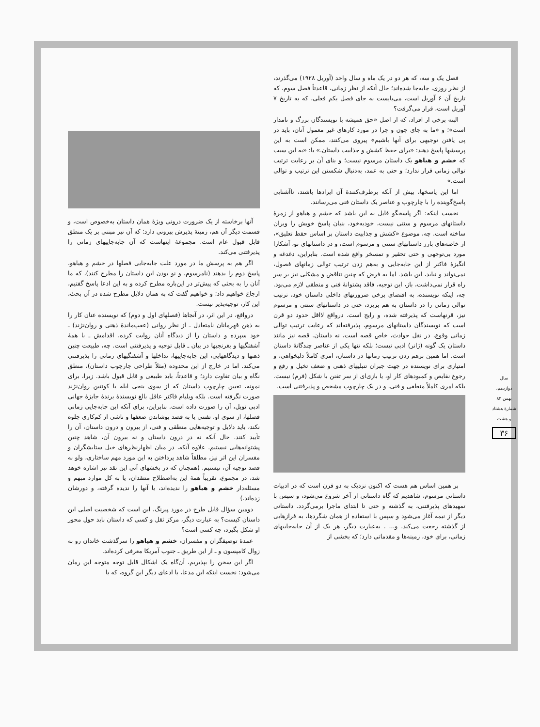فصل یک و سه، که هر دو در یک ماه و سال واحد (آوریل ۱۹۲۸) می‌گذرند، از نظر روزی، جابه‌جا شده‌اند؛ حال آنکه از نظر زمانی، قاعدتاً فصل سوم، که تاریخ آن ۶ آوریل است، می‌بایست به جای فصل یکم فعلی، که به تاریخ ۷ آوریل است، قرار می‌گرفت؟
البته برخی از افراد، که از اصل «حق همیشه با نویسندگان بزرگ و نامدار است»؛ و «ما به جای چون و چرا در مورد کارهای غیر معمول آنان، باید در پی یافتن توجیهی برای آنها باشیم» پیروی می‌کنند، ممکن است به این پرسشها پاسخ دهند: «برای حفظ کشش و جذابیت داستان.» یا: «به این سبب که خشم و هیاهو یک داستان مرسوم نیست؛ و بنای آن بر رعایت ترتیب توالی زمانی قرار ندارد؛ و حتی به عمد، به‌دنبال شکستن این ترتیب و توالی است.»
اما این پاسخها، بیش از آنکه برطرف‌کنندهٔ آن ایرادها باشند، ناآشنایی پاسخ‌گوینده را با چارچوب و عناصر یک داستان فنی می‌رسانند.
نخست اینکه: اگر پاسخگو قایل به این باشد که خشم و هیاهو از زمرهٔ داستانهای مرسوم و سنتی نیست، خودبه‌خود، بنیان پاسخ خویش را ویران ساخته است. چه، موضوع «کشش و جذابیت داستان بر اساس حفظ تعلیق»، از خاصه‌های بارز داستانهای سنتی و مرسوم است، و در داستانهای نو، آشکارا مورد بی‌توجهی و حتی تحقیر و تمسخر واقع شده است. بنابراین، دغدغه و انگیزهٔ فاکنر از این جابه‌جایی و به‌هم زدن ترتیب توالی زمانهای فصول، نمی‌تواند و نباید، این باشد. اما به فرض که چنین تناقض و مشکلی نیز بر سر راه قرار نمی‌داشت، باز، این توجیه، فاقد پشتوانهٔ فنی و منطقی لازم می‌بود. چه، اینکه نویسنده، به اقتضای برخی ضرورتهای داخلی داستان خود، ترتیب توالی زمانی را در داستان به هم بریزد، حتی در داستانهای سنتی و مرسوم نیز، قرنهاست که پذیرفته شده، و رایج است. درواقع لااقل حدود دو قرن است که نویسندگان داستانهای مرسوم، پذیرفته‌اند که رعایت ترتیب توالی زمانی وقوع، در نقل حوادث، خاص قصه است، نه داستان. قصه نیز مانند داستان یک گونه (ژانر) ادبی نیست؛ بلکه تنها یکی از عناصر چندگانهٔ داستان است. اما همین برهم زدن ترتیب زمانها در داستان، امری کاملاً دلبخواهی، و امتیازی برای نویسنده در جهت جبران تنبلیهای ذهنی و ضعف تخیل و رفع و رجوع نقایص و کمبودهای کار او، یا بازی‌ای از سر تفنن با شکل (فرم) نیست. بلکه امری کاملاً منطقی و فنی، و در یک چارچوب مشخص و پذیرفتنی است.
بر همین اساس هم هست که اکنون نزدیک به دو قرن است که در ادبیات داستانی مرسوم، شاهدیم که گاه داستانی از آخر شروع می‌شود، و سپس با تمهیدهای پذیرفتنی، به گذشته و حتی تا ابتدای ماجرا برمی‌گردد. داستانی دیگر از نیمه آغاز می‌شود و سپس با استفاده از همان شگردها، به فرازهایی از گذشته رجعت می‌کند. و... . به‌عبارت دیگر، هر یک از آن جابه‌جاییهای زمانی، برای خود، زمینه‌ها و مقدماتی دارد؛ که بخشی از
آنها برخاسته از یک ضرورت درونی ویژهٔ همان داستان به‌خصوص است، و قسمت دیگر آن هم، زمینهٔ پذیرش بیرونی دارد؛ که آن نیز مبتنی بر یک منطق قابل قبول عام است. مجموعهٔ اینهاست که آن جابه‌جاییهای زمانی را پذیرفتنی می‌کند.
اگر هم به پرسش ما در مورد علت جابه‌جایی فصلها در خشم و هیاهو، پاسخ دوم را بدهند (نامرسوم، و نو بودن این داستان را مطرح کنند)، که ما آنان را به بحثی که پیش‌تر در این‌باره مطرح کرده و به این ادعا پاسخ گفتیم، ارجاع خواهیم داد؛ و خواهیم گفت که به همان دلایل مطرح شده در آن بحث، این کار، توجیه‌پذیر نیست.
درواقع، در این اثر، در آنجاها (فصلهای اول و دوم) که نویسنده عنان کار را به ذهن قهرمانان نامتعادل ـ از نظر روانی (عقب‌ماندهٔ ذهنی و روان‌نژند) ـ خود سپرده و داستان را از دیدگاه آنان روایت کرده، اقدامش ـ با همهٔ آشفتگیها و بغرنجیها در بیان ـ قابل توجیه و پذیرفتنی است. چه، طبیعت چنین ذهنها و دیدگاههایی، این جابه‌جاییها، تداخلها و آشفتگیهای زمانی را پذیرفتنی می‌کند. اما در خارج از این محدوده (مثلاً طراحی چارچوب داستان)، منطق نگاه و بیان تفاوت دارد؛ و قاعدتاً، باید طبیعی و قابل قبول باشد. زیرا، برای نمونه، تعیین چارچوب داستان که از سوی بنجی ابله یا کونتین روان‌نژند صورت نگرفته است. بلکه ویلیام فاکنر عاقل بالغ نویسندهٔ برندهٔ جایزهٔ جهانی ادبی نوبل، آن را صورت داده است. بنابراین، برای آنکه این جابه‌جایی زمانی فصلها، از سوی او، تفننی یا به قصد پوشاندن ضعفها و ناشی از کم‌کاری جلوه نکند، باید دلایل و توجیه‌هایی منطقی و فنی، از بیرون و درون داستان، آن را تأیید کنند. حال آنکه نه در درون داستان و نه بیرون آن، شاهد چنین پشتوانه‌هایی نیستیم. علاوه آنکه، در میان اظهارنظرهای خیل ستایشگران و مفسران این اثر نیز، مطلقاً شاهد پرداختن به این مورد مهم ساختاری، ولو به قصد توجیه آن، نیستیم. (همچنان که در بخشهای آتی این نقد نیز اشاره خوهد شد، در مجموع، تقریباً همهٔ این به‌اصطلاح منتقدان، یا به کل موارد مبهم و مسئله‌دار خشم و هیاهو را ندیده‌اند، یا آنها را ندیده گرفته، و دورشان زده‌اند.)
دومین سؤال قابل طرح در مورد پیرنگ، این است که شخصیت اصلی این داستان کیست؟ به عبارت دیگر، مرکز ثقل و کسی که داستان باید حول محور او شکل بگیرد، چه کسی است؟
عمدهٔ توصیفگران و مفسران، خشم و هیاهو را سرگذشت خاندان رو به زوال کامپسون و ـ از این طریق ـ جنوب آمریکا معرفی کرده‌اند.
اگر این سخن را بپذیریم، آن‌گاه یک اشکال قابل توجه متوجه این رمان می‌شود: نخست اینکه این مدعا، با ادعای دیگر این گروه، که با
سال دوازدهم، بهمن ۸۳
شمارهٔ هشتاد و هشت
۳۶